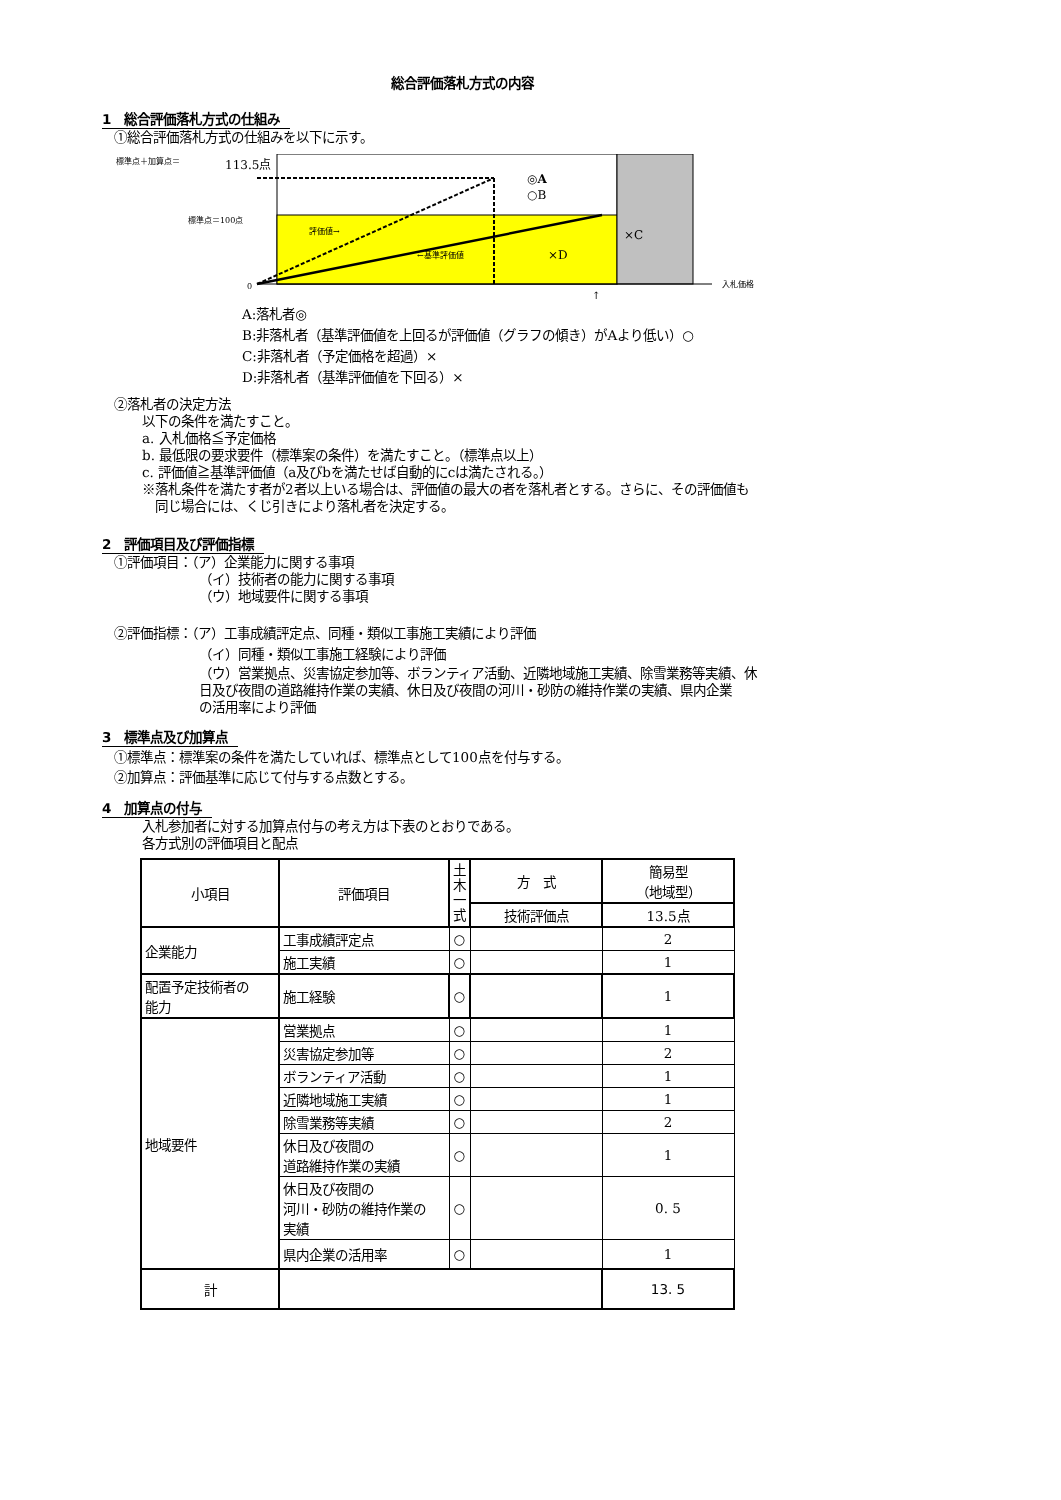総合評価落札方式の内容
1　総合評価落札方式の仕組み
①総合評価落札方式の仕組みを以下に示す。
標準点＋加算点＝
113.5点
標準点＝100点
評価値→
←基準評価値
◎A
○B
×C
×D
0
入札価格
↑
A:落札者◎
B:非落札者（基準評価値を上回るが評価値（グラフの傾き）がAより低い）○
C:非落札者（予定価格を超過）×
D:非落札者（基準評価値を下回る）×
②落札者の決定方法
以下の条件を満たすこと。
a. 入札価格≦予定価格
b. 最低限の要求要件（標準案の条件）を満たすこと。（標準点以上）
c. 評価値≧基準評価値（a及びbを満たせば自動的にcは満たされる。）
※落札条件を満たす者が2者以上いる場合は、評価値の最大の者を落札者とする。さらに、その評価値も
　同じ場合には、くじ引きにより落札者を決定する。
2　評価項目及び評価指標
①評価項目：（ア）企業能力に関する事項
（イ）技術者の能力に関する事項
（ウ）地域要件に関する事項
②評価指標：（ア）工事成績評定点、同種・類似工事施工実績により評価
（イ）同種・類似工事施工経験により評価
（ウ）営業拠点、災害協定参加等、ボランティア活動、近隣地域施工実績、除雪業務等実績、休
日及び夜間の道路維持作業の実績、休日及び夜間の河川・砂防の維持作業の実績、県内企業
の活用率により評価
3　標準点及び加算点
①標準点：標準案の条件を満たしていれば、標準点として100点を付与する。
②加算点：評価基準に応じて付与する点数とする。
4　加算点の付与
入札参加者に対する加算点付与の考え方は下表のとおりである。
各方式別の評価項目と配点
| 小項目 | 評価項目 | 土 木 一 式 | 方 式 | 簡易型 （地域型） |
| | | | 技術評価点 | 13.5点 |
| 企業能力 | 工事成績評定点 | ○ | | 2 |
| | 施工実績 | ○ | | 1 |
| 配置予定技術者の 能力 | 施工経験 | ○ | | 1 |
| 地域要件 | 営業拠点 | ○ | | 1 |
| | 災害協定参加等 | ○ | | 2 |
| | ボランティア活動 | ○ | | 1 |
| | 近隣地域施工実績 | ○ | | 1 |
| | 除雪業務等実績 | ○ | | 2 |
| | 休日及び夜間の 道路維持作業の実績 | ○ | | 1 |
| | 休日及び夜間の 河川・砂防の維持作業の 実績 | ○ | | 0. 5 |
| | 県内企業の活用率 | ○ | | 1 |
| 計 | | | | 13. 5 |